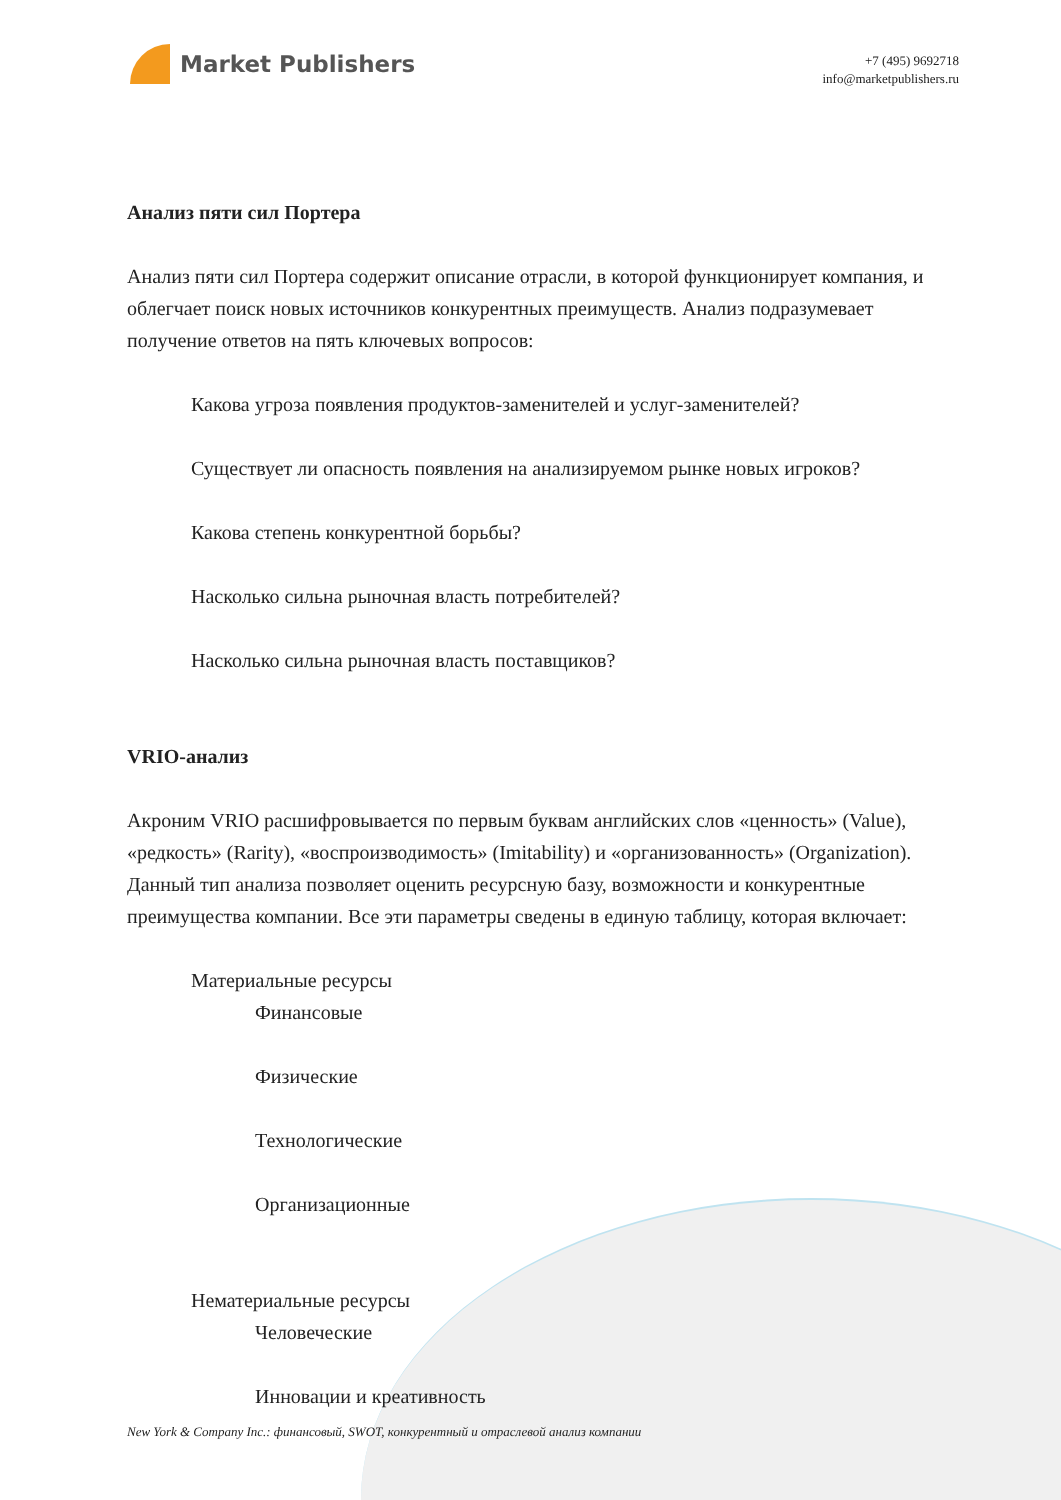Market Publishers
+7 (495) 9692718
info@marketpublishers.ru
Анализ пяти сил Портера
Анализ пяти сил Портера содержит описание отрасли, в которой функционирует компания, и облегчает поиск новых источников конкурентных преимуществ. Анализ подразумевает получение ответов на пять ключевых вопросов:
Какова угроза появления продуктов-заменителей и услуг-заменителей?
Существует ли опасность появления на анализируемом рынке новых игроков?
Какова степень конкурентной борьбы?
Насколько сильна рыночная власть потребителей?
Насколько сильна рыночная власть поставщиков?
VRIO-анализ
Акроним VRIO расшифровывается по первым буквам английских слов «ценность» (Value), «редкость» (Rarity), «воспроизводимость» (Imitability) и «организованность» (Organization). Данный тип анализа позволяет оценить ресурсную базу, возможности и конкурентные преимущества компании. Все эти параметры сведены в единую таблицу, которая включает:
Материальные ресурсы
Финансовые
Физические
Технологические
Организационные
Нематериальные ресурсы
Человеческие
Инновации и креативность
New York & Company Inc.: финансовый, SWOT, конкурентный и отраслевой анализ компании